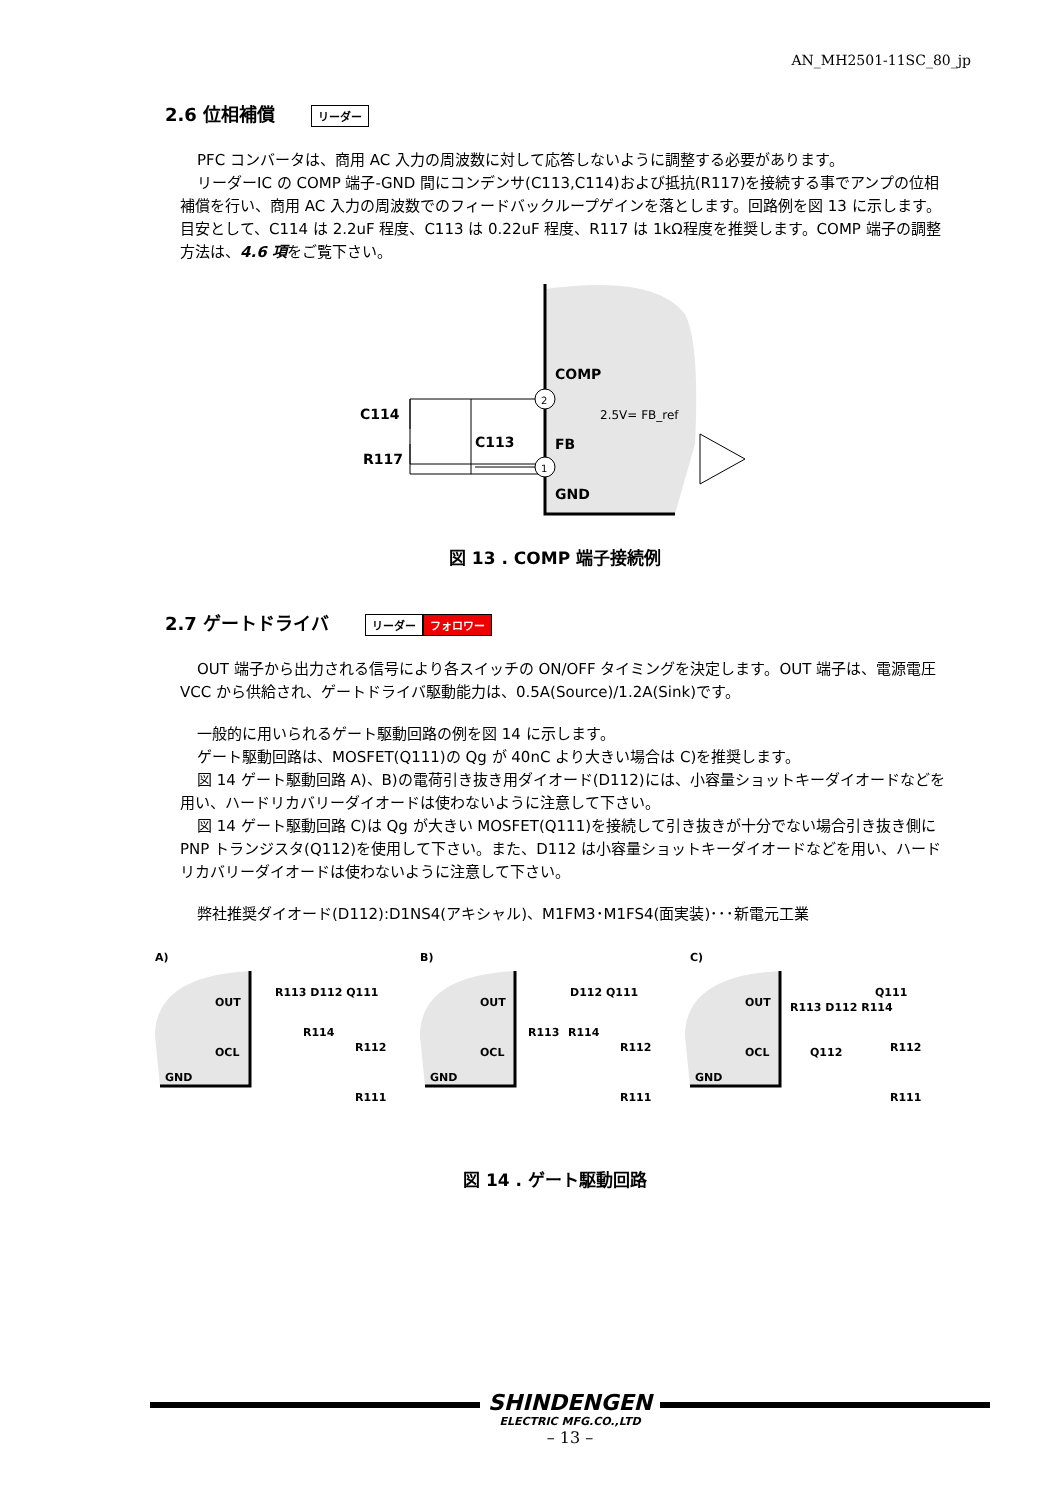AN_MH2501-11SC_80_jp
2.6 位相補償 リーダー
PFC コンバータは、商用 AC 入力の周波数に対して応答しないように調整する必要があります。
リーダーIC の COMP 端子-GND 間にコンデンサ(C113,C114)および抵抗(R117)を接続する事でアンプの位相補償を行い、商用 AC 入力の周波数でのフィードバックループゲインを落とします。回路例を図 13 に示します。目安として、C114 は 2.2uF 程度、C113 は 0.22uF 程度、R117 は 1kΩ程度を推奨します。COMP 端子の調整方法は、4.6 項をご覧下さい。
2
1
COMP
FB
GND
2.5V= FB_ref
C114
R117
C113
図 13 . COMP 端子接続例
2.7 ゲートドライバ リーダー フォロワー
OUT 端子から出力される信号により各スイッチの ON/OFF タイミングを決定します。OUT 端子は、電源電圧 VCC から供給され、ゲートドライバ駆動能力は、0.5A(Source)/1.2A(Sink)です。
一般的に用いられるゲート駆動回路の例を図 14 に示します。
ゲート駆動回路は、MOSFET(Q111)の Qg が 40nC より大きい場合は C)を推奨します。
図 14 ゲート駆動回路 A)、B)の電荷引き抜き用ダイオード(D112)には、小容量ショットキーダイオードなどを用い、ハードリカバリーダイオードは使わないように注意して下さい。
図 14 ゲート駆動回路 C)は Qg が大きい MOSFET(Q111)を接続して引き抜きが十分でない場合引き抜き側に PNP トランジスタ(Q112)を使用して下さい。また、D112 は小容量ショットキーダイオードなどを用い、ハードリカバリーダイオードは使わないように注意して下さい。
弊社推奨ダイオード(D112):D1NS4(アキシャル)、M1FM3･M1FS4(面実装)･･･新電元工業
A)
B)
C)
OUT
OCL
GND
R113 D112 Q111
R114
R112
R111
OUT
OCL
GND
D112 Q111
R113
R114
R112
R111
OUT
OCL
GND
Q111
R113 D112 R114
Q112
R112
R111
図 14 . ゲート駆動回路
SHINDENGEN
ELECTRIC MFG.CO.,LTD
– 13 –